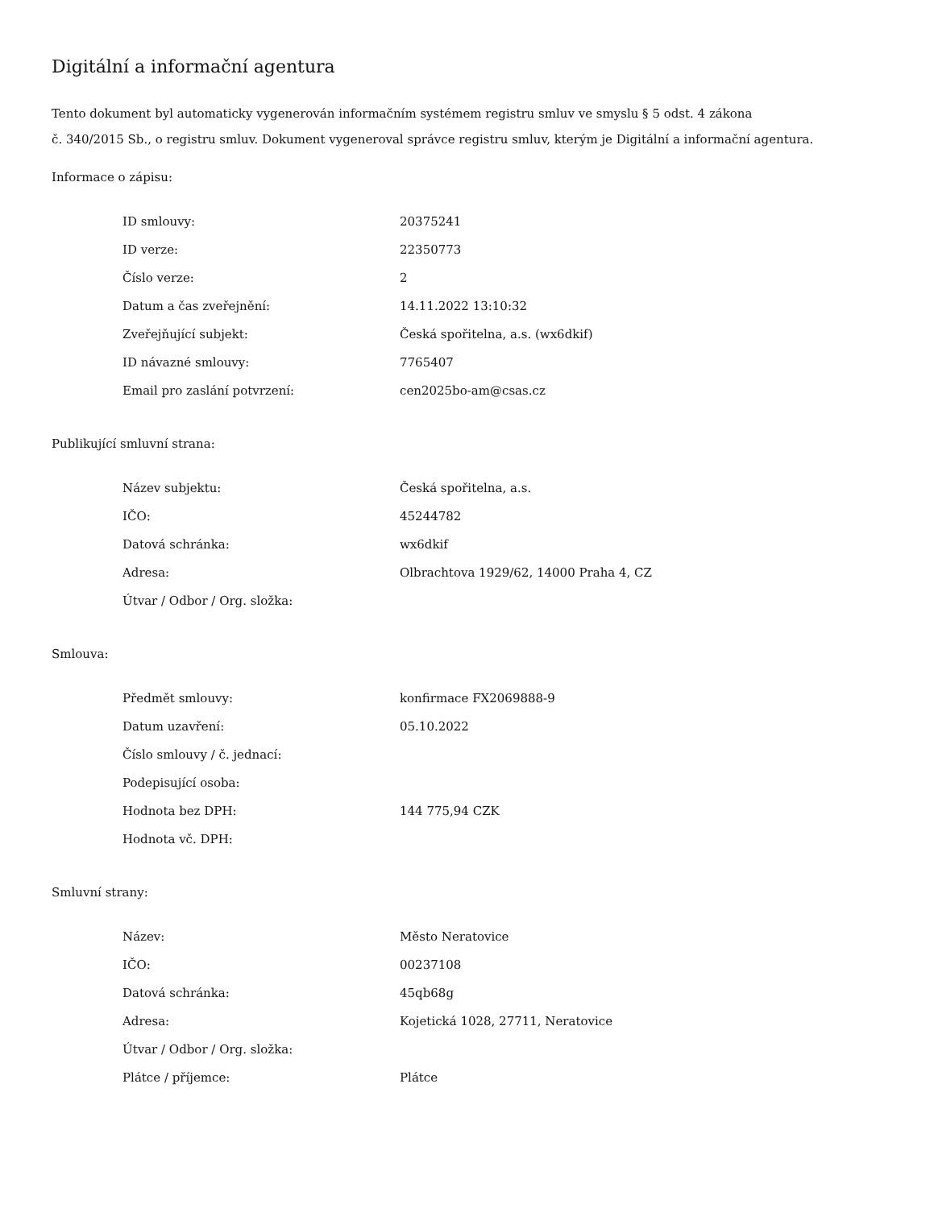Digitální a informační agentura
Tento dokument byl automaticky vygenerován informačním systémem registru smluv ve smyslu § 5 odst. 4 zákona
č. 340/2015 Sb., o registru smluv. Dokument vygeneroval správce registru smluv, kterým je Digitální a informační agentura.
Informace o zápisu:
| ID smlouvy: | 20375241 |
| ID verze: | 22350773 |
| Číslo verze: | 2 |
| Datum a čas zveřejnění: | 14.11.2022 13:10:32 |
| Zveřejňující subjekt: | Česká spořitelna, a.s. (wx6dkif) |
| ID návazné smlouvy: | 7765407 |
| Email pro zaslání potvrzení: | cen2025bo-am@csas.cz |
Publikující smluvní strana:
| Název subjektu: | Česká spořitelna, a.s. |
| IČO: | 45244782 |
| Datová schránka: | wx6dkif |
| Adresa: | Olbrachtova 1929/62, 14000 Praha 4, CZ |
| Útvar / Odbor / Org. složka: | |
Smlouva:
| Předmět smlouvy: | konfirmace FX2069888-9 |
| Datum uzavření: | 05.10.2022 |
| Číslo smlouvy / č. jednací: | |
| Podepisující osoba: | |
| Hodnota bez DPH: | 144 775,94 CZK |
| Hodnota vč. DPH: | |
Smluvní strany:
| Název: | Město Neratovice |
| IČO: | 00237108 |
| Datová schránka: | 45qb68g |
| Adresa: | Kojetická 1028, 27711, Neratovice |
| Útvar / Odbor / Org. složka: | |
| Plátce / příjemce: | Plátce |